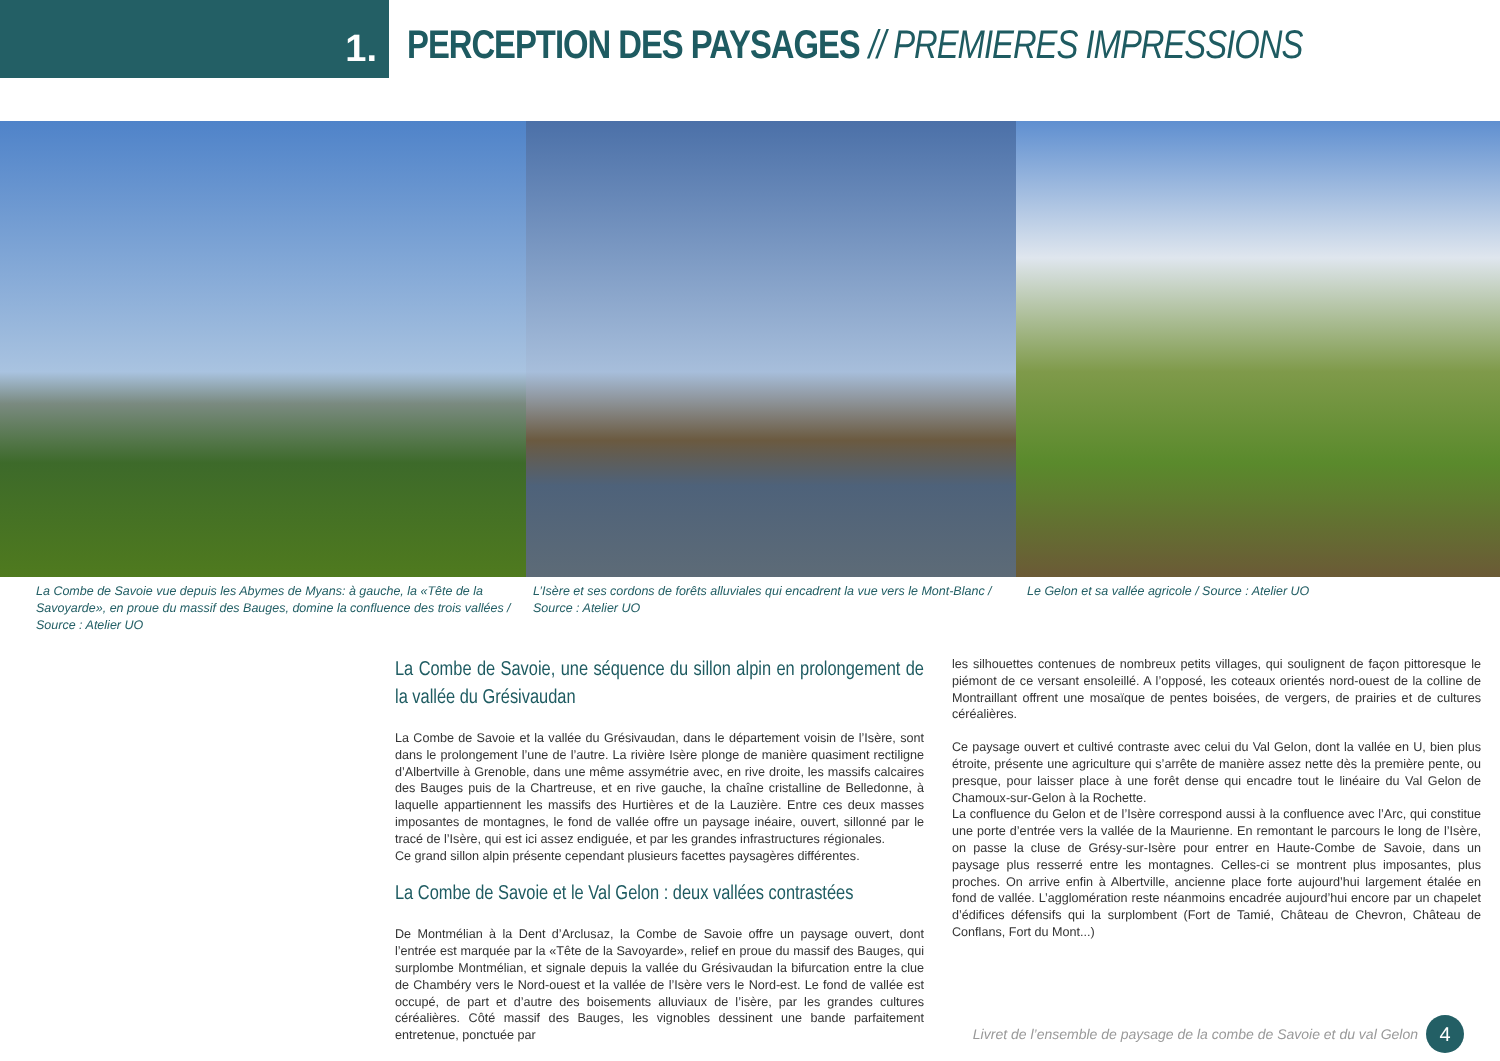1. PERCEPTION DES PAYSAGES // PREMIERES IMPRESSIONS
La Combe de Savoie vue depuis les Abymes de Myans: à gauche, la «Tête de la Savoyarde», en proue du massif des Bauges, domine la confluence des trois vallées / Source : Atelier UO
L’Isère et ses cordons de forêts alluviales qui encadrent la vue vers le Mont-Blanc / Source : Atelier UO
Le Gelon et sa vallée agricole / Source : Atelier UO
La Combe de Savoie, une séquence du sillon alpin en prolongement de la vallée du Grésivaudan
La Combe de Savoie et la vallée du Grésivaudan, dans le département voisin de l’Isère, sont dans le prolongement l’une de l’autre. La rivière Isère plonge de manière quasiment rectiligne d’Albertville à Grenoble, dans une même assymétrie avec, en rive droite, les massifs calcaires des Bauges puis de la Chartreuse, et en rive gauche, la chaîne cristalline de Belledonne, à laquelle appartiennent les massifs des Hurtières et de la Lauzière. Entre ces deux masses imposantes de montagnes, le fond de vallée offre un paysage inéaire, ouvert, sillonné par le tracé de l’Isère, qui est ici assez endiguée, et par les grandes infrastructures régionales.
Ce grand sillon alpin présente cependant plusieurs facettes paysagères différentes.
La Combe de Savoie et le Val Gelon : deux vallées contrastées
De Montmélian à la Dent d’Arclusaz, la Combe de Savoie offre un paysage ouvert, dont l’entrée est marquée par la «Tête de la Savoyarde», relief en proue du massif des Bauges, qui surplombe Montmélian, et signale depuis la vallée du Grésivaudan la bifurcation entre la clue de Chambéry vers le Nord-ouest et la vallée de l’Isère vers le Nord-est. Le fond de vallée est occupé, de part et d’autre des boisements alluviaux de l’isère, par les grandes cultures céréalières. Côté massif des Bauges, les vignobles dessinent une bande parfaitement entretenue, ponctuée par
les silhouettes contenues de nombreux petits villages, qui soulignent de façon pittoresque le piémont de ce versant ensoleillé. A l’opposé, les coteaux orientés nord-ouest de la colline de Montraillant offrent une mosaïque de pentes boisées, de vergers, de prairies et de cultures céréalières.
Ce paysage ouvert et cultivé contraste avec celui du Val Gelon, dont la vallée en U, bien plus étroite, présente une agriculture qui s’arrête de manière assez nette dès la première pente, ou presque, pour laisser place à une forêt dense qui encadre tout le linéaire du Val Gelon de Chamoux-sur-Gelon à la Rochette.
La confluence du Gelon et de l’Isère correspond aussi à la confluence avec l’Arc, qui constitue une porte d’entrée vers la vallée de la Maurienne. En remontant le parcours le long de l’Isère, on passe la cluse de Grésy-sur-Isère pour entrer en Haute-Combe de Savoie, dans un paysage plus resserré entre les montagnes. Celles-ci se montrent plus imposantes, plus proches. On arrive enfin à Albertville, ancienne place forte aujourd’hui largement étalée en fond de vallée. L’agglomération reste néanmoins encadrée aujourd’hui encore par un chapelet d’édifices défensifs qui la surplombent (Fort de Tamié, Château de Chevron, Château de Conflans, Fort du Mont...)
Livret de l’ensemble de paysage de la combe de Savoie et du val Gelon 4